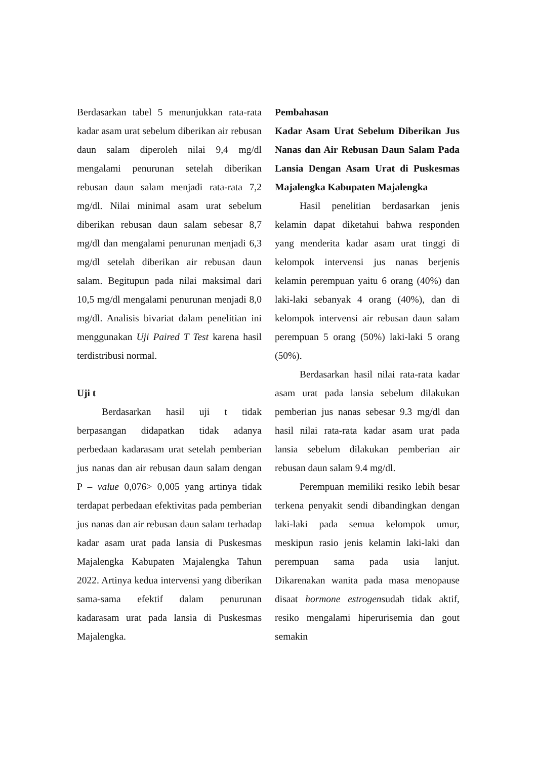Berdasarkan tabel 5 menunjukkan rata-rata kadar asam urat sebelum diberikan air rebusan daun salam diperoleh nilai 9,4 mg/dl mengalami penurunan setelah diberikan rebusan daun salam menjadi rata-rata 7,2 mg/dl. Nilai minimal asam urat sebelum diberikan rebusan daun salam sebesar 8,7 mg/dl dan mengalami penurunan menjadi 6,3 mg/dl setelah diberikan air rebusan daun salam. Begitupun pada nilai maksimal dari 10,5 mg/dl mengalami penurunan menjadi 8,0 mg/dl. Analisis bivariat dalam penelitian ini menggunakan Uji Paired T Test karena hasil terdistribusi normal.
Uji t
Berdasarkan hasil uji t tidak berpasangan didapatkan tidak adanya perbedaan kadarasam urat setelah pemberian jus nanas dan air rebusan daun salam dengan P – value 0,076> 0,005 yang artinya tidak terdapat perbedaan efektivitas pada pemberian jus nanas dan air rebusan daun salam terhadap kadar asam urat pada lansia di Puskesmas Majalengka Kabupaten Majalengka Tahun 2022. Artinya kedua intervensi yang diberikan sama-sama efektif dalam penurunan kadarasam urat pada lansia di Puskesmas Majalengka.
Pembahasan
Kadar Asam Urat Sebelum Diberikan Jus Nanas dan Air Rebusan Daun Salam Pada Lansia Dengan Asam Urat di Puskesmas Majalengka Kabupaten Majalengka
Hasil penelitian berdasarkan jenis kelamin dapat diketahui bahwa responden yang menderita kadar asam urat tinggi di kelompok intervensi jus nanas berjenis kelamin perempuan yaitu 6 orang (40%) dan laki-laki sebanyak 4 orang (40%), dan di kelompok intervensi air rebusan daun salam perempuan 5 orang (50%) laki-laki 5 orang (50%).
Berdasarkan hasil nilai rata-rata kadar asam urat pada lansia sebelum dilakukan pemberian jus nanas sebesar 9.3 mg/dl dan hasil nilai rata-rata kadar asam urat pada lansia sebelum dilakukan pemberian air rebusan daun salam 9.4 mg/dl.
Perempuan memiliki resiko lebih besar terkena penyakit sendi dibandingkan dengan laki-laki pada semua kelompok umur, meskipun rasio jenis kelamin laki-laki dan perempuan sama pada usia lanjut. Dikarenakan wanita pada masa menopause disaat hormone estrogensudah tidak aktif, resiko mengalami hiperurisemia dan gout semakin